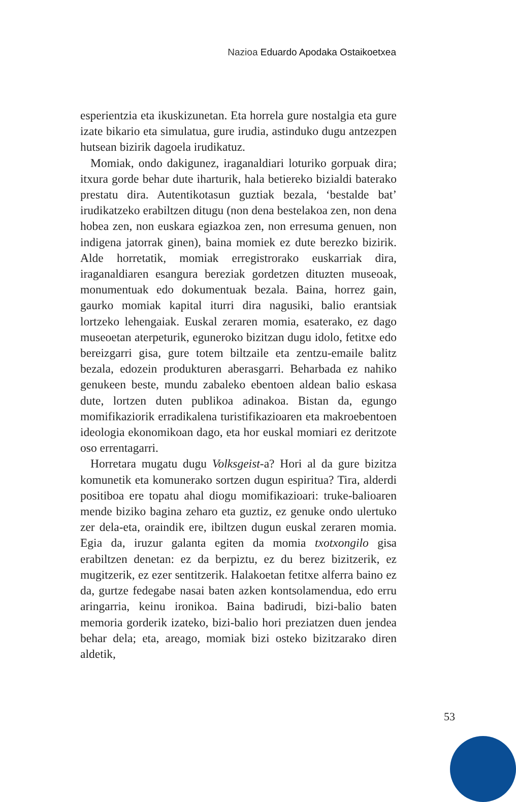Nazioa Eduardo Apodaka Ostaikoetxea
esperientzia eta ikuskizunetan. Eta horrela gure nostalgia eta gure izate bikario eta simulatua, gure irudia, astinduko dugu antzezpen hutsean bizirik dagoela irudikatuz.
Momiak, ondo dakigunez, iraganaldiari loturiko gorpuak dira; itxura gorde behar dute iharturik, hala betiereko bizialdi baterako prestatu dira. Autentikotasun guztiak bezala, ‘bestalde bat’ irudikatzeko erabiltzen ditugu (non dena bestelakoa zen, non dena hobea zen, non euskara egiazkoa zen, non erresuma genuen, non indigena jatorrak ginen), baina momiek ez dute berezko bizirik. Alde horretatik, momiak erregistrorako euskarriak dira, iraganaldiaren esangura bereziak gordetzen dituzten museoak, monumentuak edo dokumentuak bezala. Baina, horrez gain, gaurko momiak kapital iturri dira nagusiki, balio erantsiak lortzeko lehengaiak. Euskal zeraren momia, esaterako, ez dago museoetan aterpeturik, eguneroko bizitzan dugu idolo, fetitxe edo bereizgarri gisa, gure totem biltzaile eta zentzu-emaile balitz bezala, edozein produkturen aberasgarri. Beharbada ez nahiko genukeen beste, mundu zabaleko ebentoen aldean balio eskasa dute, lortzen duten publikoa adinakoa. Bistan da, egungo momifikaziorik erradikalena turistifikazioaren eta makroebentoen ideologia ekonomikoan dago, eta hor euskal momiari ez deritzote oso errentagarri.
Horretara mugatu dugu Volksgeist-a? Hori al da gure bizitza komunetik eta komunerako sortzen dugun espiritua? Tira, alderdi positiboa ere topatu ahal diogu momifikazioari: truke-balioaren mende biziko bagina zeharo eta guztiz, ez genuke ondo ulertuko zer dela-eta, oraindik ere, ibiltzen dugun euskal zeraren momia. Egia da, iruzur galanta egiten da momia txotxongilo gisa erabiltzen denetan: ez da berpiztu, ez du berez bizitzerik, ez mugitzerik, ez ezer sentitzerik. Halakoetan fetitxe alferra baino ez da, gurtze fedegabe nasai baten azken kontsolamendua, edo erru aringarria, keinu ironikoa. Baina badirudi, bizi-balio baten memoria gorderik izateko, bizi-balio hori preziatzen duen jendea behar dela; eta, areago, momiak bizi osteko bizitzarako diren aldetik,
53